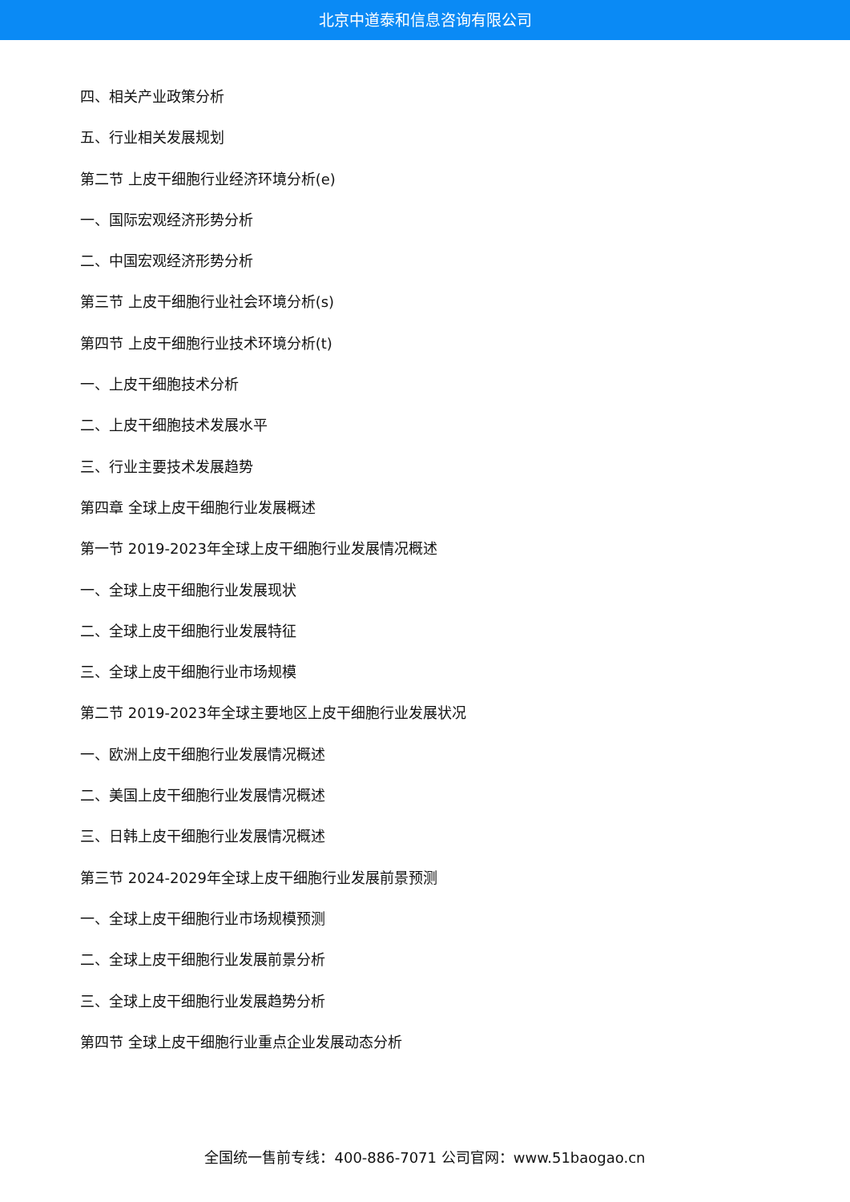北京中道泰和信息咨询有限公司
四、相关产业政策分析
五、行业相关发展规划
第二节 上皮干细胞行业经济环境分析(e)
一、国际宏观经济形势分析
二、中国宏观经济形势分析
第三节 上皮干细胞行业社会环境分析(s)
第四节 上皮干细胞行业技术环境分析(t)
一、上皮干细胞技术分析
二、上皮干细胞技术发展水平
三、行业主要技术发展趋势
第四章 全球上皮干细胞行业发展概述
第一节 2019-2023年全球上皮干细胞行业发展情况概述
一、全球上皮干细胞行业发展现状
二、全球上皮干细胞行业发展特征
三、全球上皮干细胞行业市场规模
第二节 2019-2023年全球主要地区上皮干细胞行业发展状况
一、欧洲上皮干细胞行业发展情况概述
二、美国上皮干细胞行业发展情况概述
三、日韩上皮干细胞行业发展情况概述
第三节 2024-2029年全球上皮干细胞行业发展前景预测
一、全球上皮干细胞行业市场规模预测
二、全球上皮干细胞行业发展前景分析
三、全球上皮干细胞行业发展趋势分析
第四节 全球上皮干细胞行业重点企业发展动态分析
全国统一售前专线：400-886-7071 公司官网：www.51baogao.cn